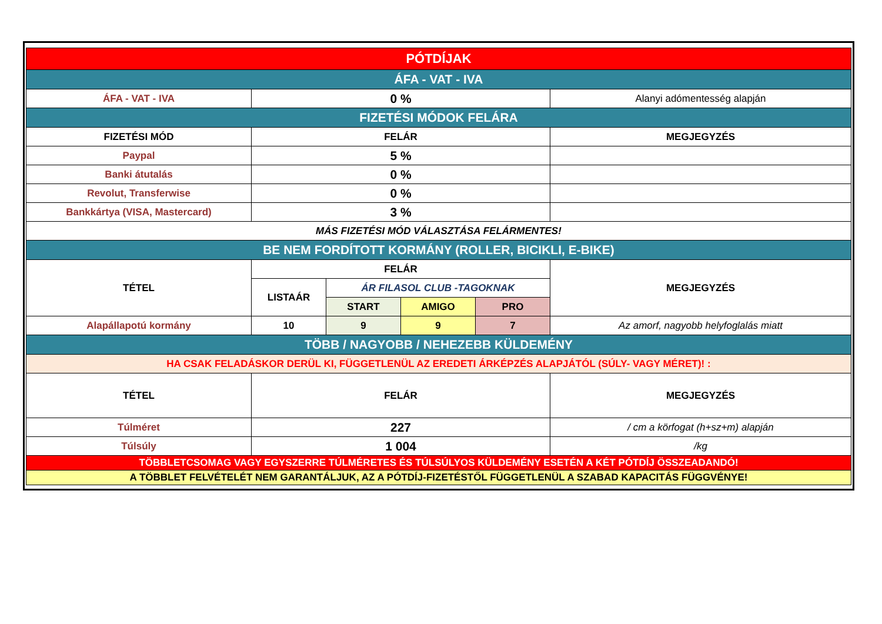| PÓTDÍJAK | | | | | |
| ÁFA - VAT - IVA | | | | | |
| ÁFA - VAT - IVA | 0 % | | | | Alanyi adómentesség alapján |
| FIZETÉSI MÓDOK FELÁRA | | | | | |
| FIZETÉSI MÓD | FELÁR | | | | MEGJEGYZÉS |
| Paypal | 5 % | | | | |
| Banki átutalás | 0 % | | | | |
| Revolut, Transferwise | 0 % | | | | |
| Bankkártya (VISA, Mastercard) | 3 % | | | | |
| MÁS FIZETÉSI MÓD VÁLASZTÁSA FELÁRMENTES! | | | | | |
| BE NEM FORDÍTOTT KORMÁNY (ROLLER, BICIKLI, E-BIKE) | | | | | |
| TÉTEL | FELÁR | | | | MEGJEGYZÉS |
| | LISTAÁR | ÁR FILASOL CLUB -TAGOKNAK | | | |
| | | START | AMIGO | PRO | |
| Alapállapotú kormány | 10 | 9 | 9 | 7 | Az amorf, nagyobb helyfoglalás miatt |
| TÖBB / NAGYOBB / NEHEZEBB KÜLDEMÉNY | | | | | |
| HA CSAK FELADÁSKOR DERÜL KI, FÜGGETLENÜL AZ EREDETI ÁRKÉPZÉS ALAPJÁTÓL (SÚLY- VAGY MÉRET)! : | | | | | |
| TÉTEL | FELÁR | | | | MEGJEGYZÉS |
| Túlméret | 227 | | | | / cm a körfogat (h+sz+m) alapján |
| Túlsúly | 1 004 | | | | /kg |
| TÖBBLETCSOMAG VAGY EGYSZERRE TÚLMÉRETES ÉS TÚLSÚLYOS KÜLDEMÉNY ESETÉN A KÉT PÓTDÍJ ÖSSZEADANDÓ! | | | | | |
| A TÖBBLET FELVÉTELÉT NEM GARANTÁLJUK, AZ A PÓTDÍJ-FIZETÉSTŐL FÜGGETLENÜL A SZABAD KAPACITÁS FÜGGVÉNYE! | | | | | |